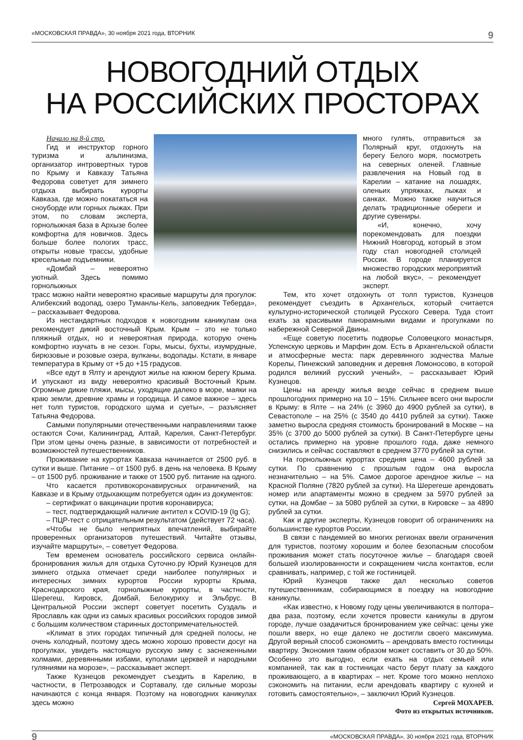«МОСКОВСКАЯ ПРАВДА», 30 ноября 2021 года, ВТОРНИК 9
НОВОГОДНИЙ ОТДЫХ
НА РОССИЙСКИХ ПРОСТОРАХ
Начало на 8-й стр.
Гид и инструктор горного туризма и альпинизма, организатор интровертных туров по Крыму и Кавказу Татьяна Федорова советует для зимнего отдыха выбирать курорты Кавказа, где можно покататься на сноуборде или горных лыжах. При этом, по словам эксперта, горнолыжная база в Архызе более комфортна для новичков. Здесь больше более пологих трасс, открыты новые трассы, удобные кресельные подъемники.
«Домбай – невероятно уютный. Здесь помимо горнолыжных
много гулять, отправиться за Полярный круг, отдохнуть на берегу Белого моря, посмотреть на северных оленей. Главные развлечения на Новый год в Карелии – катание на лошадях, оленьих упряжках, лыжах и санках. Можно также научиться делать традиционные обереги и другие сувениры.
«И, конечно, хочу порекомендовать для поездки Нижний Новгород, который в этом году стал новогодней столицей России. В городе планируется множество городских мероприятий на любой вкус», – рекомендует эксперт.
трасс можно найти невероятно красивые маршруты для прогулок: Алибекский водопад, озеро Туманлы-Кель, заповедник Теберда», – рассказывает Федорова.
Из нестандартных подходов к новогодним каникулам она рекомендует дикий восточный Крым. Крым – это не только пляжный отдых, но и невероятная природа, которую очень комфортно изучать в не сезон. Горы, мысы, бухты, изумрудные, бирюзовые и розовые озера, вулканы, водопады. Кстати, в январе температура в Крыму от +5 до +15 градусов.
«Все едут в Ялту и арендуют жилье на южном берегу Крыма. И упускают из виду невероятно красивый Восточный Крым. Огромные дикие пляжи, мысы, уходящие далеко в море, маяки на краю земли, древние храмы и городища. И самое важное – здесь нет толп туристов, городского шума и суеты», – разъясняет Татьяна Федорова.
Самыми популярными отечественными направлениями также остаются Сочи, Калининград, Алтай, Карелия, Санкт-Петербург. При этом цены очень разные, в зависимости от потребностей и возможностей путешественников.
Проживание на курортах Кавказа начинается от 2500 руб. в сутки и выше. Питание – от 1500 руб. в день на человека. В Крыму – от 1500 руб. проживание и также от 1500 руб. питание на одного.
Что касается противокоронавирусных ограничений, на Кавказе и в Крыму отдыхающим потребуется один из документов:
– сертификат о вакцинации против коронавируса;
– тест, подтверждающий наличие антител к COVID-19 (Ig G);
– ПЦР-тест с отрицательным результатом (действует 72 часа).
«Чтобы не было неприятных впечатлений, выбирайте проверенных организаторов путешествий. Читайте отзывы, изучайте маршруты», – советует Федорова.
Тем временем основатель российского сервиса онлайн-бронирования жилья для отдыха Суточно.ру Юрий Кузнецов для зимнего отдыха отмечает среди наиболее популярных и интересных зимних курортов России курорты Крыма, Краснодарского края, горнолыжные курорты, в частности, Шерегеш, Кировск, Домбай, Белокуриху и Эльбрус. В Центральной России эксперт советует посетить Суздаль и Ярославль как одни из самых красивых российских городов зимой с большим количеством старинных достопримечательностей.
«Климат в этих городах типичный для средней полосы, не очень холодный, поэтому здесь можно хорошо провести досуг на прогулках, увидеть настоящую русскую зиму с заснеженными холмами, деревянными избами, куполами церквей и народными гуляниями на морозе», – рассказывает эксперт.
Также Кузнецов рекомендует съездить в Карелию, в частности, в Петрозаводск и Сортавалу, где сильные морозы начинаются с конца января. Поэтому на новогодних каникулах здесь можно
Тем, кто хочет отдохнуть от толп туристов, Кузнецов рекомендует съездить в Архангельск, который считается культурно-исторической столицей Русского Севера. Туда стоит ехать за красивыми панорамными видами и прогулками по набережной Северной Двины.
«Еще советую посетить подворье Соловецкого монастыря, Успенскую церковь и Марфин дом. Есть в Архангельской области и атмосферные места: парк деревянного зодчества Малые Корелы, Пинежский заповедник и деревня Ломоносово, в которой родился великий русский ученый», – рассказывает Юрий Кузнецов.
Цены на аренду жилья везде сейчас в среднем выше прошлогодних примерно на 10 – 15%. Сильнее всего они выросли в Крыму: в Ялте – на 24% (с 3960 до 4900 рублей за сутки), в Севастополе – на 25% (с 3540 до 4410 рублей за сутки). Также заметно выросла средняя стоимость бронирований в Москве – на 35% (с 3700 до 5000 рублей за сутки). В Санкт-Петербурге цены остались примерно на уровне прошлого года, даже немного снизились и сейчас составляют в среднем 3770 рублей за сутки.
На горнолыжных курортах средняя цена – 4600 рублей за сутки. По сравнению с прошлым годом она выросла незначительно – на 5%. Самое дорогое арендное жилье – на Красной Поляне (7820 рублей за сутки). На Шерегеше арендовать номер или апартаменты можно в среднем за 5970 рублей за сутки, на Домбае – за 5080 рублей за сутки, в Кировске – за 4890 рублей за сутки.
Как и другие эксперты, Кузнецов говорит об ограничениях на большинстве курортов России.
В связи с пандемией во многих регионах ввели ограничения для туристов, поэтому хорошим и более безопасным способом проживания может стать посуточное жилье – благодаря своей большей изолированности и сокращением числа контактов, если сравнивать, например, с той же гостиницей.
Юрий Кузнецов также дал несколько советов путешественникам, собирающимся в поездку на новогодние каникулы.
«Как известно, к Новому году цены увеличиваются в полтора–два раза, поэтому, если хочется провести каникулы в другом городе, лучше озадачиться бронированием уже сейчас: цены уже пошли вверх, но еще далеко не достигли своего максимума. Другой верный способ сэкономить – арендовать вместо гостиницы квартиру. Экономия таким образом может составить от 30 до 50%. Особенно это выгодно, если ехать на отдых семьей или компанией, так как в гостиницах часто берут плату за каждого проживающего, а в квартирах – нет. Кроме того можно неплохо сэкономить на питании, если арендовать квартиру с кухней и готовить самостоятельно», – заключил Юрий Кузнецов.
Сергей МОХАРЕВ.
Фото из открытых источников.
9 «МОСКОВСКАЯ ПРАВДА», 30 ноября 2021 года, ВТОРНИК